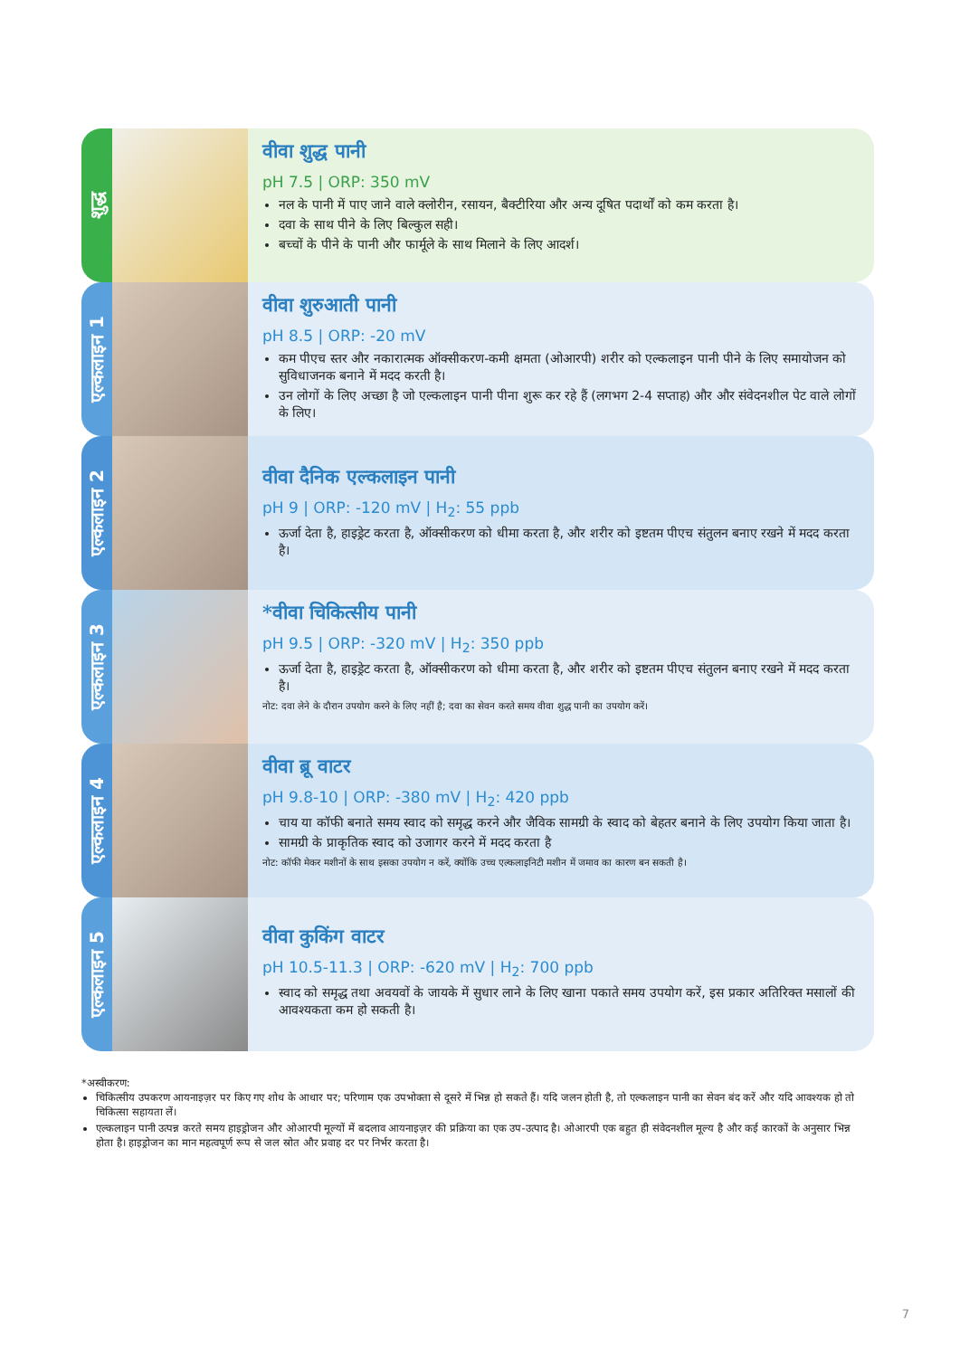शुद्ध
वीवा शुद्ध पानी
pH 7.5 | ORP: 350 mV
नल के पानी में पाए जाने वाले क्लोरीन, रसायन, बैक्टीरिया और अन्य दूषित पदार्थों को कम करता है।
दवा के साथ पीने के लिए बिल्कुल सही।
बच्चों के पीने के पानी और फार्मूले के साथ मिलाने के लिए आदर्श।
एल्कलाइन 1
वीवा शुरुआती पानी
pH 8.5 | ORP: -20 mV
कम पीएच स्तर और नकारात्मक ऑक्सीकरण-कमी क्षमता (ओआरपी) शरीर को एल्कलाइन पानी पीने के लिए समायोजन को सुविधाजनक बनाने में मदद करती है।
उन लोगों के लिए अच्छा है जो एल्कलाइन पानी पीना शुरू कर रहे हैं (लगभग 2-4 सप्ताह) और और संवेदनशील पेट वाले लोगों के लिए।
एल्कलाइन 2
वीवा दैनिक एल्कलाइन पानी
pH 9 | ORP: -120 mV | H<sub>2</sub>: 55 ppb
ऊर्जा देता है, हाइड्रेट करता है, ऑक्सीकरण को धीमा करता है, और शरीर को इष्टतम पीएच संतुलन बनाए रखने में मदद करता है।
एल्कलाइन 3
*वीवा चिकित्सीय पानी
pH 9.5 | ORP: -320 mV | H<sub>2</sub>: 350 ppb
ऊर्जा देता है, हाइड्रेट करता है, ऑक्सीकरण को धीमा करता है, और शरीर को इष्टतम पीएच संतुलन बनाए रखने में मदद करता है।
नोट: दवा लेने के दौरान उपयोग करने के लिए नहीं है; दवा का सेवन करते समय वीवा शुद्ध पानी का उपयोग करें।
एल्कलाइन 4
वीवा ब्रू वाटर
pH 9.8-10 | ORP: -380 mV | H<sub>2</sub>: 420 ppb
चाय या कॉफी बनाते समय स्वाद को समृद्ध करने और जैविक सामग्री के स्वाद को बेहतर बनाने के लिए उपयोग किया जाता है।
सामग्री के प्राकृतिक स्वाद को उजागर करने में मदद करता है
नोट: कॉफी मेकर मशीनों के साथ इसका उपयोग न करें, क्योंकि उच्च एल्कलाइनिटी मशीन में जमाव का कारण बन सकती है।
एल्कलाइन 5
वीवा कुकिंग वाटर
pH 10.5-11.3 | ORP: -620 mV | H<sub>2</sub>: 700 ppb
स्वाद को समृद्ध तथा अवयवों के जायके में सुधार लाने के लिए खाना पकाते समय उपयोग करें, इस प्रकार अतिरिक्त मसालों की आवश्यकता कम हो सकती है।
*अस्वीकरण:
चिकित्सीय उपकरण आयनाइज़र पर किए गए शोध के आधार पर; परिणाम एक उपभोक्ता से दूसरे में भिन्न हो सकते हैं। यदि जलन होती है, तो एल्कलाइन पानी का सेवन बंद करें और यदि आवश्यक हो तो चिकित्सा सहायता लें।
एल्कलाइन पानी उत्पन्न करते समय हाइड्रोजन और ओआरपी मूल्यों में बदलाव आयनाइज़र की प्रक्रिया का एक उप-उत्पाद है। ओआरपी एक बहुत ही संवेदनशील मूल्य है और कई कारकों के अनुसार भिन्न होता है। हाइड्रोजन का मान महत्वपूर्ण रूप से जल स्रोत और प्रवाह दर पर निर्भर करता है।
7